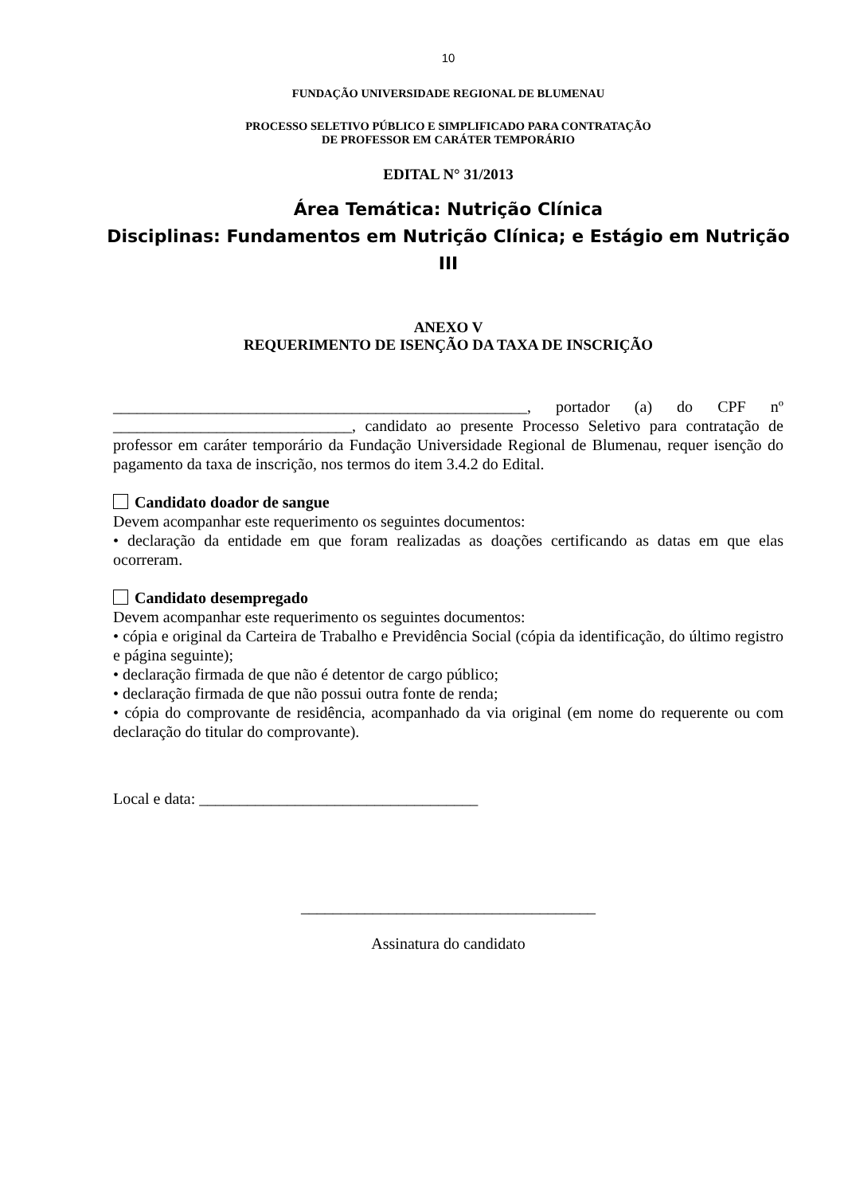10
FUNDAÇÃO UNIVERSIDADE REGIONAL DE BLUMENAU
PROCESSO SELETIVO PÚBLICO E SIMPLIFICADO PARA CONTRATAÇÃO
DE PROFESSOR EM CARÁTER TEMPORÁRIO
EDITAL N° 31/2013
Área Temática: Nutrição Clínica
Disciplinas: Fundamentos em Nutrição Clínica; e Estágio em Nutrição III
ANEXO V
REQUERIMENTO DE ISENÇÃO DA TAXA DE INSCRIÇÃO
____________________________________________________, portador (a) do CPF nº ______________________________, candidato ao presente Processo Seletivo para contratação de professor em caráter temporário da Fundação Universidade Regional de Blumenau, requer isenção do pagamento da taxa de inscrição, nos termos do item 3.4.2 do Edital.
Candidato doador de sangue
Devem acompanhar este requerimento os seguintes documentos:
• declaração da entidade em que foram realizadas as doações certificando as datas em que elas ocorreram.
Candidato desempregado
Devem acompanhar este requerimento os seguintes documentos:
• cópia e original da Carteira de Trabalho e Previdência Social (cópia da identificação, do último registro e página seguinte);
• declaração firmada de que não é detentor de cargo público;
• declaração firmada de que não possui outra fonte de renda;
• cópia do comprovante de residência, acompanhado da via original (em nome do requerente ou com declaração do titular do comprovante).
Local e data: ___________________________________
_____________________________________
Assinatura do candidato